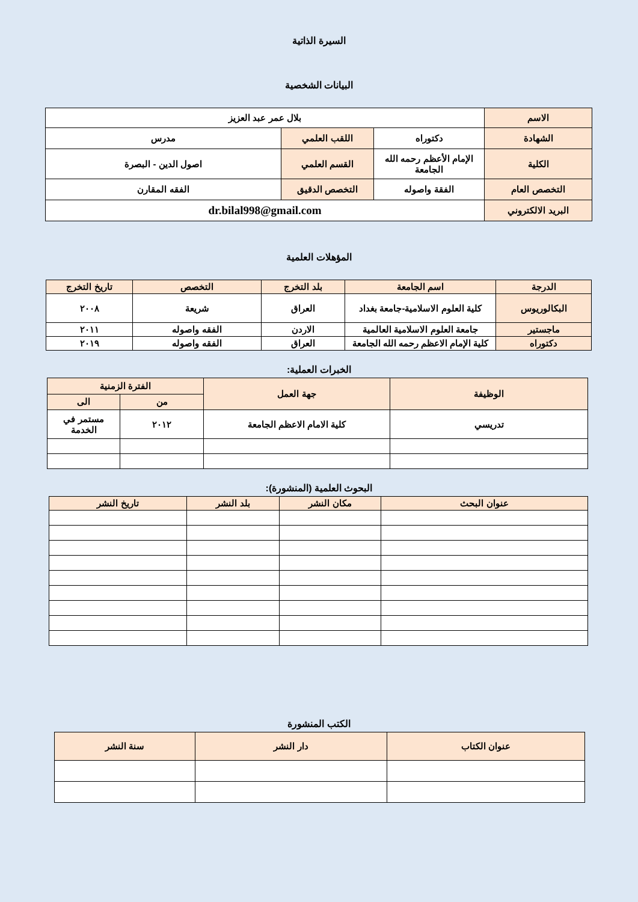السيرة الذاتية
البيانات الشخصية
| الاسم | بلال عمر عبد العزيز | | |
| الشهادة | دكتوراه | اللقب العلمي | مدرس |
| الكلية | الإمام الأعظم رحمه الله الجامعة | القسم العلمي | اصول الدين - البصرة |
| التخصص العام | الفقة واصوله | التخصص الدقيق | الفقه المقارن |
| البريد الالكتروني | dr.bilal998@gmail.com | | |
المؤهلات العلمية
| الدرجة | اسم الجامعة | بلد التخرج | التخصص | تاريخ التخرج |
| --- | --- | --- | --- | --- |
| البكالوريوس | كلية العلوم الاسلامية-جامعة بغداد | العراق | شريعة | ٢٠٠٨ |
| ماجستير | جامعة العلوم الاسلامية العالمية | الاردن | الفقه واصوله | ٢٠١١ |
| دكتوراه | كلية الإمام الاعظم رحمه الله الجامعة | العراق | الفقه واصوله | ٢٠١٩ |
الخبرات العملية:
| الوظيفة | جهة العمل | الفترة الزمنية | |
| --- | --- | --- | --- |
| | | من | الى |
| تدريسي | كلية الامام الاعظم الجامعة | ٢٠١٢ | مستمر في الخدمة |
البحوث العلمية (المنشورة):
| عنوان البحث | مكان النشر | بلد النشر | تاريخ النشر |
| --- | --- | --- | --- |
الكتب المنشورة
| عنوان الكتاب | دار النشر | سنة النشر |
| --- | --- | --- |